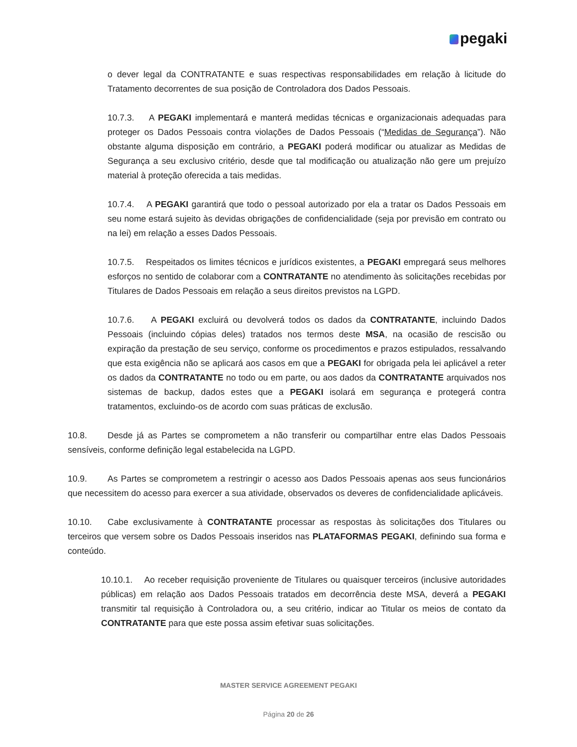pegaki
o dever legal da CONTRATANTE e suas respectivas responsabilidades em relação à licitude do Tratamento decorrentes de sua posição de Controladora dos Dados Pessoais.
10.7.3. A PEGAKI implementará e manterá medidas técnicas e organizacionais adequadas para proteger os Dados Pessoais contra violações de Dados Pessoais (“Medidas de Segurança”). Não obstante alguma disposição em contrário, a PEGAKI poderá modificar ou atualizar as Medidas de Segurança a seu exclusivo critério, desde que tal modificação ou atualização não gere um prejuízo material à proteção oferecida a tais medidas.
10.7.4. A PEGAKI garantirá que todo o pessoal autorizado por ela a tratar os Dados Pessoais em seu nome estará sujeito às devidas obrigações de confidencialidade (seja por previsão em contrato ou na lei) em relação a esses Dados Pessoais.
10.7.5. Respeitados os limites técnicos e jurídicos existentes, a PEGAKI empregará seus melhores esforços no sentido de colaborar com a CONTRATANTE no atendimento às solicitações recebidas por Titulares de Dados Pessoais em relação a seus direitos previstos na LGPD.
10.7.6. A PEGAKI excluirá ou devolverá todos os dados da CONTRATANTE, incluindo Dados Pessoais (incluindo cópias deles) tratados nos termos deste MSA, na ocasião de rescisão ou expiração da prestação de seu serviço, conforme os procedimentos e prazos estipulados, ressalvando que esta exigência não se aplicará aos casos em que a PEGAKI for obrigada pela lei aplicável a reter os dados da CONTRATANTE no todo ou em parte, ou aos dados da CONTRATANTE arquivados nos sistemas de backup, dados estes que a PEGAKI isolará em segurança e protegerá contra tratamentos, excluindo-os de acordo com suas práticas de exclusão.
10.8. Desde já as Partes se comprometem a não transferir ou compartilhar entre elas Dados Pessoais sensíveis, conforme definição legal estabelecida na LGPD.
10.9. As Partes se comprometem a restringir o acesso aos Dados Pessoais apenas aos seus funcionários que necessitem do acesso para exercer a sua atividade, observados os deveres de confidencialidade aplicáveis.
10.10. Cabe exclusivamente à CONTRATANTE processar as respostas às solicitações dos Titulares ou terceiros que versem sobre os Dados Pessoais inseridos nas PLATAFORMAS PEGAKI, definindo sua forma e conteúdo.
10.10.1. Ao receber requisição proveniente de Titulares ou quaisquer terceiros (inclusive autoridades públicas) em relação aos Dados Pessoais tratados em decorrência deste MSA, deverá a PEGAKI transmitir tal requisição à Controladora ou, a seu critério, indicar ao Titular os meios de contato da CONTRATANTE para que este possa assim efetivar suas solicitações.
MASTER SERVICE AGREEMENT PEGAKI
Página 20 de 26